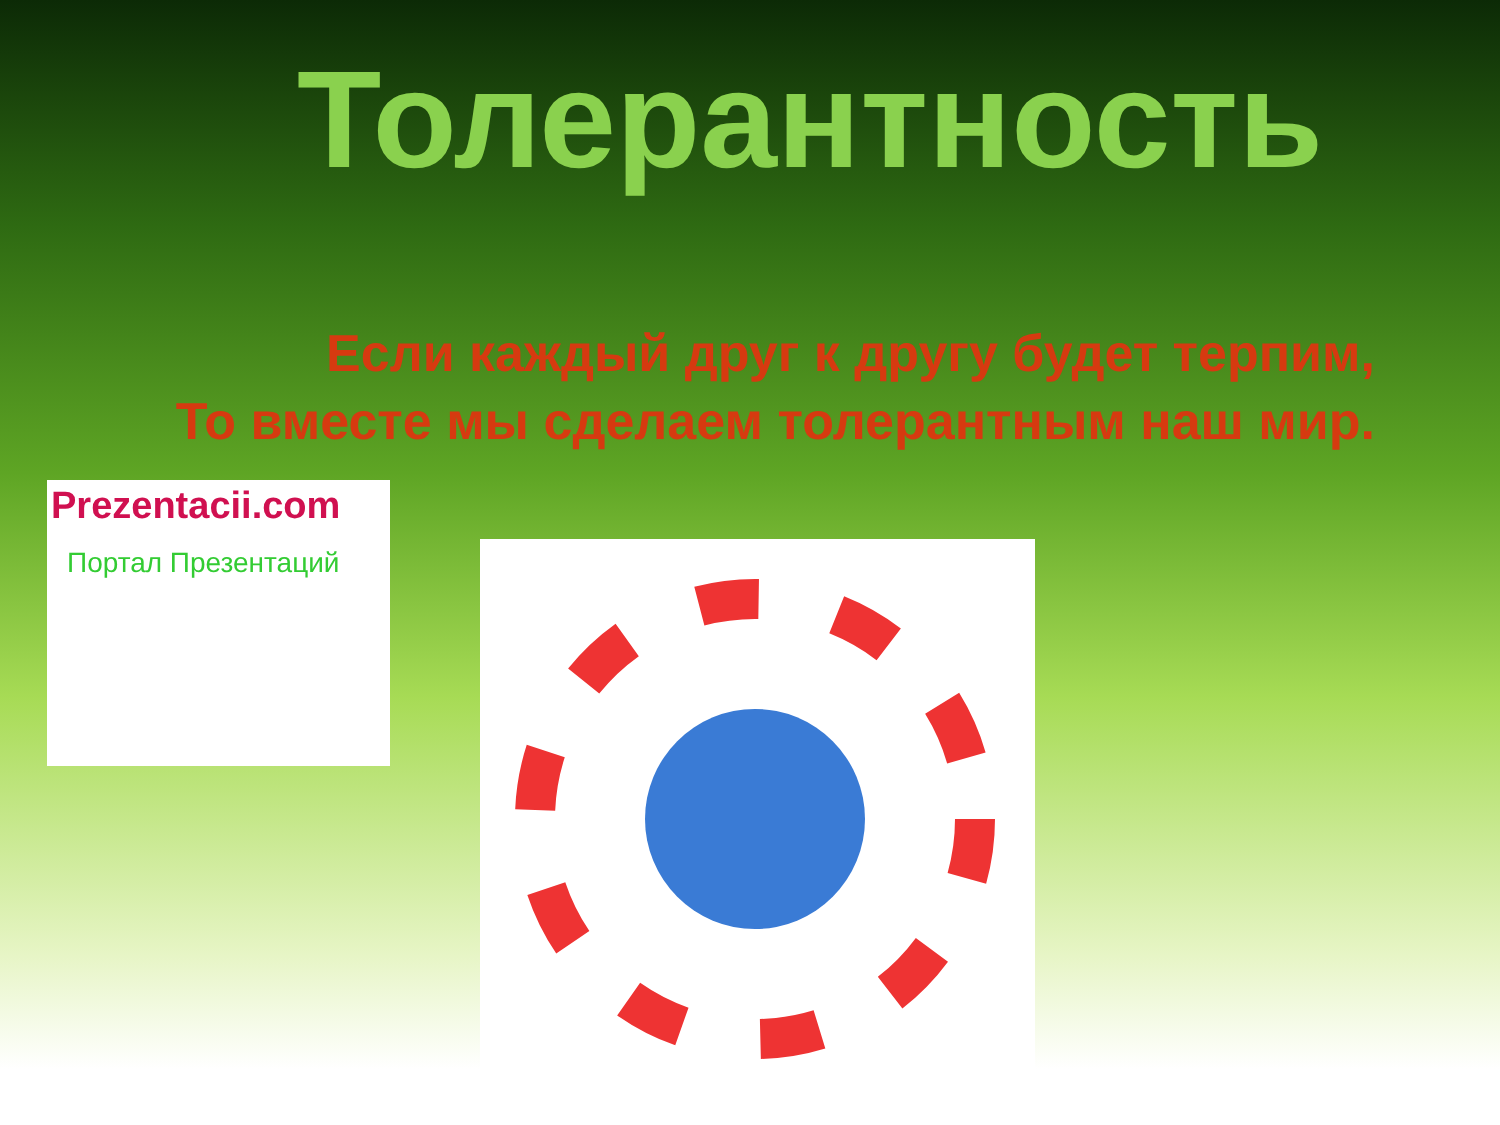Толерантность
Если каждый друг к другу будет терпим,
То вместе мы сделаем толерантным наш мир.
Prezentacii.com
Портал Презентаций